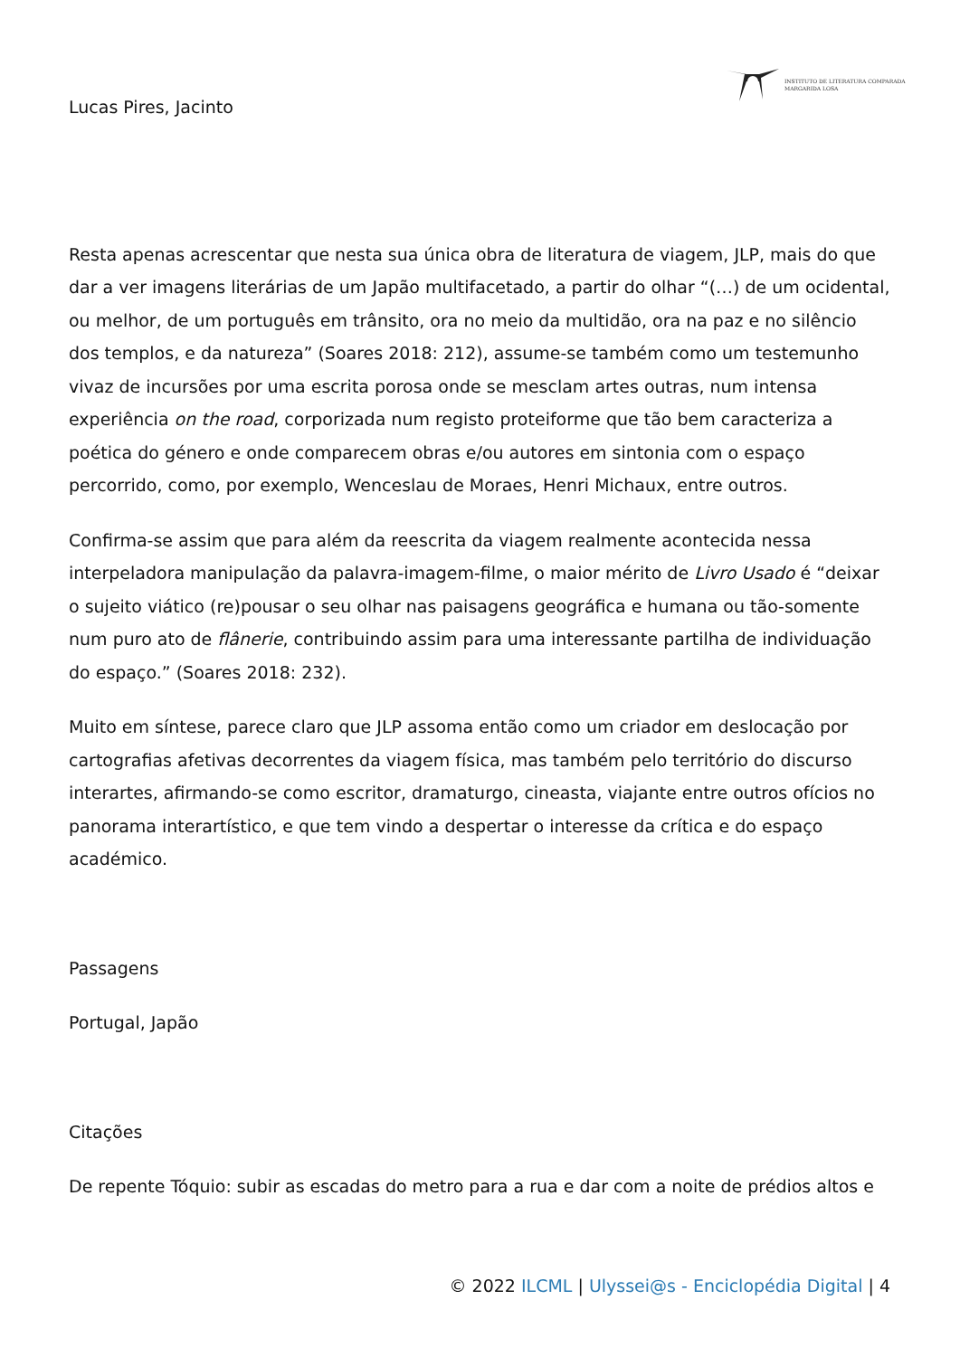INSTITUTO DE LITERATURA COMPARADA
MARGARIDA LOSA
Lucas Pires, Jacinto
Resta apenas acrescentar que nesta sua única obra de literatura de viagem, JLP, mais do que dar a ver imagens literárias de um Japão multifacetado, a partir do olhar “(…) de um ocidental, ou melhor, de um português em trânsito, ora no meio da multidão, ora na paz e no silêncio dos templos, e da natureza” (Soares 2018: 212), assume-se também como um testemunho vivaz de incursões por uma escrita porosa onde se mesclam artes outras, num intensa experiência on the road, corporizada num registo proteiforme que tão bem caracteriza a poética do género e onde comparecem obras e/ou autores em sintonia com o espaço percorrido, como, por exemplo, Wenceslau de Moraes, Henri Michaux, entre outros.
Confirma-se assim que para além da reescrita da viagem realmente acontecida nessa interpeladora manipulação da palavra-imagem-filme, o maior mérito de Livro Usado é “deixar o sujeito viático (re)pousar o seu olhar nas paisagens geográfica e humana ou tão-somente num puro ato de flânerie, contribuindo assim para uma interessante partilha de individuação do espaço.” (Soares 2018: 232).
Muito em síntese, parece claro que JLP assoma então como um criador em deslocação por cartografias afetivas decorrentes da viagem física, mas também pelo território do discurso interartes, afirmando-se como escritor, dramaturgo, cineasta, viajante entre outros ofícios no panorama interartístico, e que tem vindo a despertar o interesse da crítica e do espaço académico.
Passagens
Portugal, Japão
Citações
De repente Tóquio: subir as escadas do metro para a rua e dar com a noite de prédios altos e
© 2022 ILCML | Ulyssei@s - Enciclopédia Digital | 4